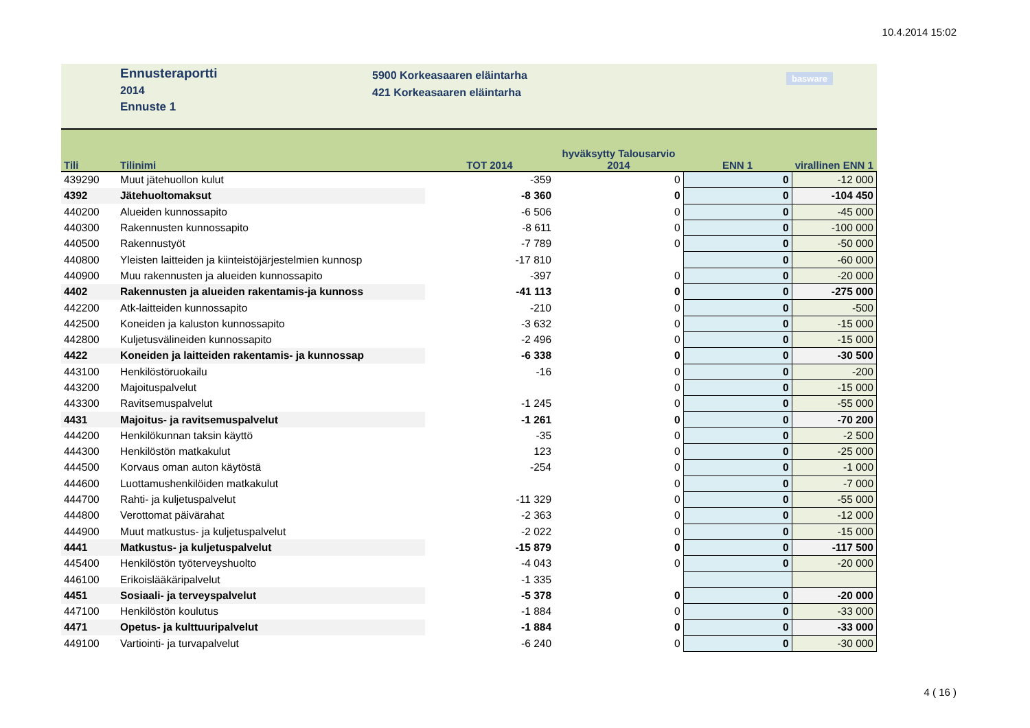10.4.2014 15:02
Ennusteraportti
2014
Ennuste 1
5900 Korkeasaaren eläintarha
421 Korkeasaaren eläintarha
basware
| Tili | Tilinimi | TOT 2014 | hyväksytty Talousarvio 2014 | ENN 1 | virallinen ENN 1 |
| --- | --- | --- | --- | --- | --- |
| 439290 | Muut jätehuollon kulut | -359 | 0 | 0 | -12 000 |
| 4392 | Jätehuoltomaksut | -8 360 | 0 | 0 | -104 450 |
| 440200 | Alueiden kunnossapito | -6 506 | 0 | 0 | -45 000 |
| 440300 | Rakennusten kunnossapito | -8 611 | 0 | 0 | -100 000 |
| 440500 | Rakennustyöt | -7 789 | 0 | 0 | -50 000 |
| 440800 | Yleisten laitteiden ja kiinteistöjärjestelmien kunnosp | -17 810 | | 0 | -60 000 |
| 440900 | Muu rakennusten ja alueiden kunnossapito | -397 | 0 | 0 | -20 000 |
| 4402 | Rakennusten ja alueiden rakentamis-ja kunnoss | -41 113 | 0 | 0 | -275 000 |
| 442200 | Atk-laitteiden kunnossapito | -210 | 0 | 0 | -500 |
| 442500 | Koneiden ja kaluston kunnossapito | -3 632 | 0 | 0 | -15 000 |
| 442800 | Kuljetusvälineiden kunnossapito | -2 496 | 0 | 0 | -15 000 |
| 4422 | Koneiden ja laitteiden rakentamis- ja kunnossap | -6 338 | 0 | 0 | -30 500 |
| 443100 | Henkilöstöruokailu | -16 | 0 | 0 | -200 |
| 443200 | Majoituspalvelut | | 0 | 0 | -15 000 |
| 443300 | Ravitsemuspalvelut | -1 245 | 0 | 0 | -55 000 |
| 4431 | Majoitus- ja ravitsemuspalvelut | -1 261 | 0 | 0 | -70 200 |
| 444200 | Henkilökunnan taksin käyttö | -35 | 0 | 0 | -2 500 |
| 444300 | Henkilöstön matkakulut | 123 | 0 | 0 | -25 000 |
| 444500 | Korvaus oman auton käytöstä | -254 | 0 | 0 | -1 000 |
| 444600 | Luottamushenkilöiden matkakulut | | 0 | 0 | -7 000 |
| 444700 | Rahti- ja kuljetuspalvelut | -11 329 | 0 | 0 | -55 000 |
| 444800 | Verottomat päivärahat | -2 363 | 0 | 0 | -12 000 |
| 444900 | Muut matkustus- ja kuljetuspalvelut | -2 022 | 0 | 0 | -15 000 |
| 4441 | Matkustus- ja kuljetuspalvelut | -15 879 | 0 | 0 | -117 500 |
| 445400 | Henkilöstön työterveyshuolto | -4 043 | 0 | 0 | -20 000 |
| 446100 | Erikoislääkäripalvelut | -1 335 | | | |
| 4451 | Sosiaali- ja terveyspalvelut | -5 378 | 0 | 0 | -20 000 |
| 447100 | Henkilöstön koulutus | -1 884 | 0 | 0 | -33 000 |
| 4471 | Opetus- ja kulttuuripalvelut | -1 884 | 0 | 0 | -33 000 |
| 449100 | Vartiointi- ja turvapalvelut | -6 240 | 0 | 0 | -30 000 |
4 ( 16 )